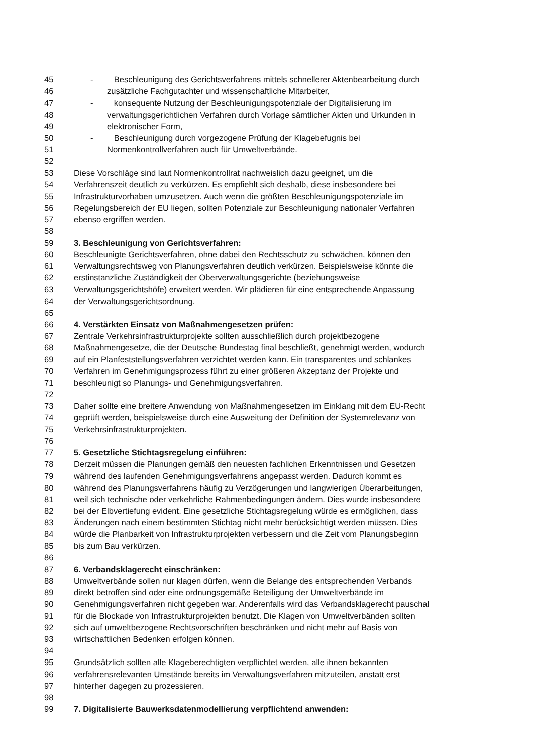45 - Beschleunigung des Gerichtsverfahrens mittels schnellerer Aktenbearbeitung durch
46 zusätzliche Fachgutachter und wissenschaftliche Mitarbeiter,
47 - konsequente Nutzung der Beschleunigungspotenziale der Digitalisierung im
48 verwaltungsgerichtlichen Verfahren durch Vorlage sämtlicher Akten und Urkunden in
49 elektronischer Form,
50 - Beschleunigung durch vorgezogene Prüfung der Klagebefugnis bei
51 Normenkontrollverfahren auch für Umweltverbände.
52
53 Diese Vorschläge sind laut Normenkontrollrat nachweislich dazu geeignet, um die
54 Verfahrenszeit deutlich zu verkürzen. Es empfiehlt sich deshalb, diese insbesondere bei
55 Infrastrukturvorhaben umzusetzen. Auch wenn die größten Beschleunigungspotenziale im
56 Regelungsbereich der EU liegen, sollten Potenziale zur Beschleunigung nationaler Verfahren
57 ebenso ergriffen werden.
58
59 3. Beschleunigung von Gerichtsverfahren:
60 Beschleunigte Gerichtsverfahren, ohne dabei den Rechtsschutz zu schwächen, können den
61 Verwaltungsrechtsweg von Planungsverfahren deutlich verkürzen. Beispielsweise könnte die
62 erstinstanzliche Zuständigkeit der Oberverwaltungsgerichte (beziehungsweise
63 Verwaltungsgerichtshöfe) erweitert werden. Wir plädieren für eine entsprechende Anpassung
64 der Verwaltungsgerichtsordnung.
65
66 4. Verstärkten Einsatz von Maßnahmengesetzen prüfen:
67 Zentrale Verkehrsinfrastrukturprojekte sollten ausschließlich durch projektbezogene
68 Maßnahmengesetze, die der Deutsche Bundestag final beschließt, genehmigt werden, wodurch
69 auf ein Planfeststellungsverfahren verzichtet werden kann. Ein transparentes und schlankes
70 Verfahren im Genehmigungsprozess führt zu einer größeren Akzeptanz der Projekte und
71 beschleunigt so Planungs- und Genehmigungsverfahren.
72
73 Daher sollte eine breitere Anwendung von Maßnahmengesetzen im Einklang mit dem EU-Recht
74 geprüft werden, beispielsweise durch eine Ausweitung der Definition der Systemrelevanz von
75 Verkehrsinfrastrukturprojekten.
76
77 5. Gesetzliche Stichtagsregelung einführen:
78 Derzeit müssen die Planungen gemäß den neuesten fachlichen Erkenntnissen und Gesetzen
79 während des laufenden Genehmigungsverfahrens angepasst werden. Dadurch kommt es
80 während des Planungsverfahrens häufig zu Verzögerungen und langwierigen Überarbeitungen,
81 weil sich technische oder verkehrliche Rahmenbedingungen ändern. Dies wurde insbesondere
82 bei der Elbvertiefung evident. Eine gesetzliche Stichtagsregelung würde es ermöglichen, dass
83 Änderungen nach einem bestimmten Stichtag nicht mehr berücksichtigt werden müssen. Dies
84 würde die Planbarkeit von Infrastrukturprojekten verbessern und die Zeit vom Planungsbeginn
85 bis zum Bau verkürzen.
86
87 6. Verbandsklagerecht einschränken:
88 Umweltverbände sollen nur klagen dürfen, wenn die Belange des entsprechenden Verbands
89 direkt betroffen sind oder eine ordnungsgemäße Beteiligung der Umweltverbände im
90 Genehmigungsverfahren nicht gegeben war. Anderenfalls wird das Verbandsklagerecht pauschal
91 für die Blockade von Infrastrukturprojekten benutzt. Die Klagen von Umweltverbänden sollten
92 sich auf umweltbezogene Rechtsvorschriften beschränken und nicht mehr auf Basis von
93 wirtschaftlichen Bedenken erfolgen können.
94
95 Grundsätzlich sollten alle Klageberechtigten verpflichtet werden, alle ihnen bekannten
96 verfahrensrelevanten Umstände bereits im Verwaltungsverfahren mitzuteilen, anstatt erst
97 hinterher dagegen zu prozessieren.
98
99 7. Digitalisierte Bauwerksdatenmodellierung verpflichtend anwenden: